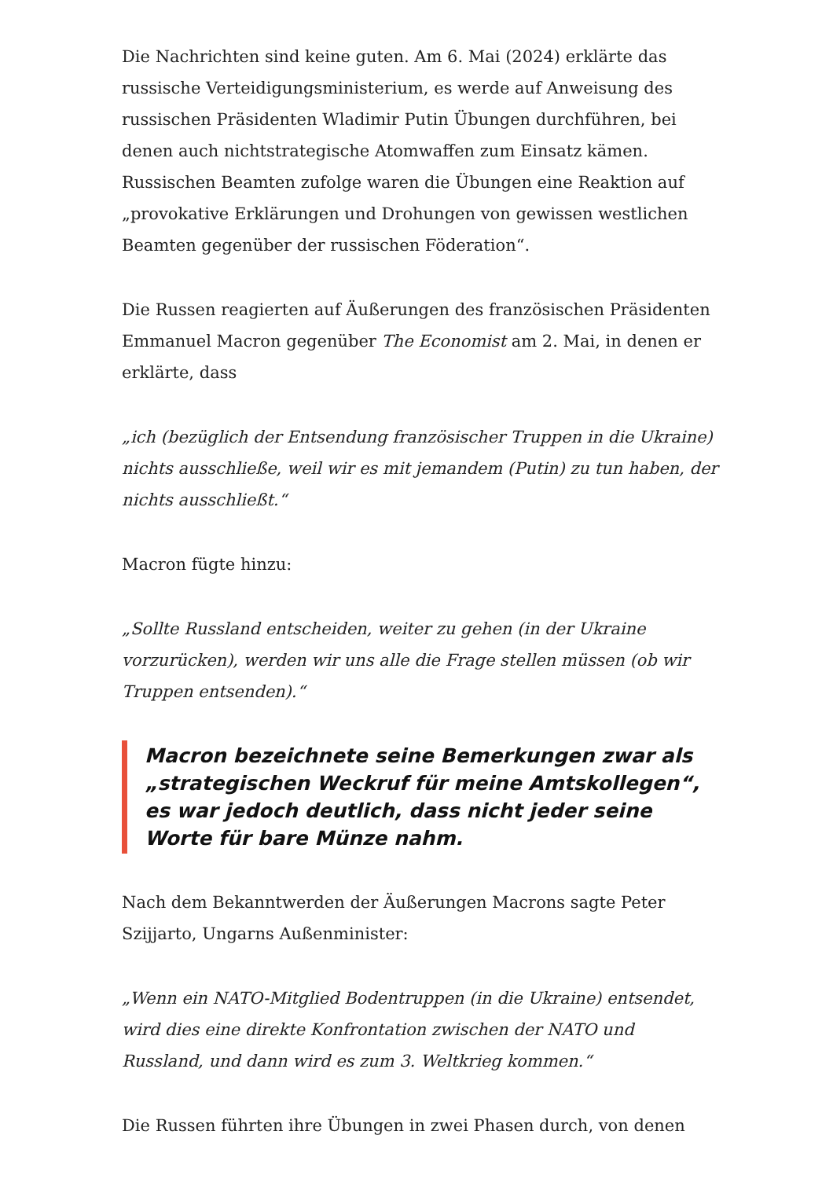Die Nachrichten sind keine guten. Am 6. Mai (2024) erklärte das russische Verteidigungsministerium, es werde auf Anweisung des russischen Präsidenten Wladimir Putin Übungen durchführen, bei denen auch nichtstrategische Atomwaffen zum Einsatz kämen. Russischen Beamten zufolge waren die Übungen eine Reaktion auf „provokative Erklärungen und Drohungen von gewissen westlichen Beamten gegenüber der russischen Föderation“.
Die Russen reagierten auf Äußerungen des französischen Präsidenten Emmanuel Macron gegenüber The Economist am 2. Mai, in denen er erklärte, dass
„ich (bezüglich der Entsendung französischer Truppen in die Ukraine) nichts ausschließe, weil wir es mit jemandem (Putin) zu tun haben, der nichts ausschließt.“
Macron fügte hinzu:
„Sollte Russland entscheiden, weiter zu gehen (in der Ukraine vorzurücken), werden wir uns alle die Frage stellen müssen (ob wir Truppen entsenden).“
Macron bezeichnete seine Bemerkungen zwar als „strategischen Weckruf für meine Amtskollegen“, es war jedoch deutlich, dass nicht jeder seine Worte für bare Münze nahm.
Nach dem Bekanntwerden der Äußerungen Macrons sagte Peter Szijjarto, Ungarns Außenminister:
„Wenn ein NATO-Mitglied Bodentruppen (in die Ukraine) entsendet, wird dies eine direkte Konfrontation zwischen der NATO und Russland, und dann wird es zum 3. Weltkrieg kommen.“
Die Russen führten ihre Übungen in zwei Phasen durch, von denen